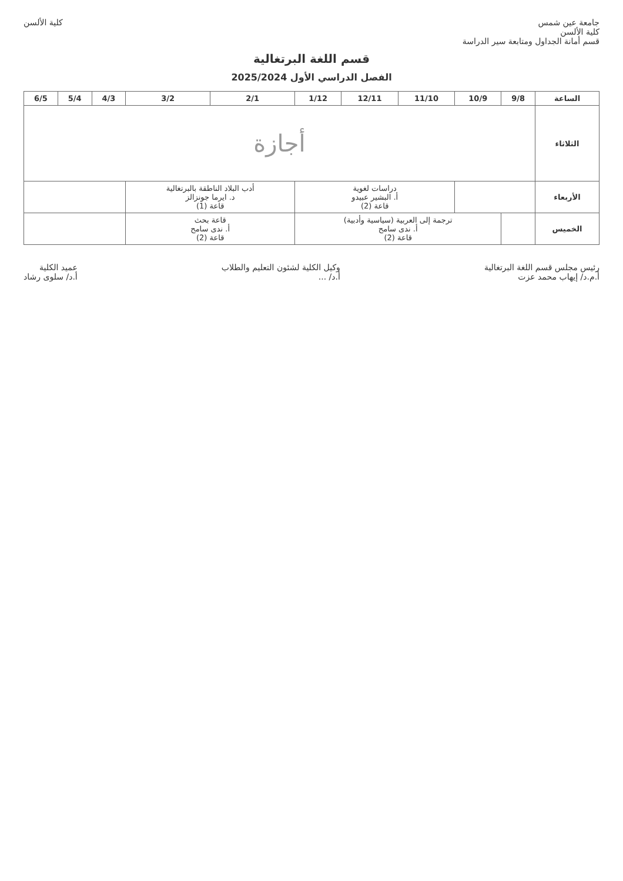جامعة عين شمس
كلية الألسن
قسم أمانة الجداول ومتابعة سير الدراسة
كلية الألسن
قسم اللغة البرتغالية
الفصل الدراسي الأول 2025/2024
| الساعة | 9/8 | 10/9 | 11/10 | 12/11 | 1/12 | 2/1 | 3/2 | 4/3 | 5/4 | 6/5 |
| --- | --- | --- | --- | --- | --- | --- | --- | --- | --- | --- |
| الثلاثاء | أجازة | | | | | | | | | |
| الأربعاء | | | دراسات لغوية أ. البشير عبيدو قاعة (2) | | | أدب البلاد الناطقة بالبرتغالية د. ايرما جونزالز قاعة (1) | | | | |
| الخميس | | ترجمة إلى العربية (سياسية وأدبية) أ. ندى سامح قاعة (2) | | | | قاعة بحث أ. ندى سامح قاعة (2) | | | | |
رئيس مجلس قسم اللغة البرتغالية
أ.م.د/ إيهاب محمد عزت
وكيل الكلية لشئون التعليم والطلاب
أ.د/ ...
عميد الكلية
أ.د/ سلوى رشاد